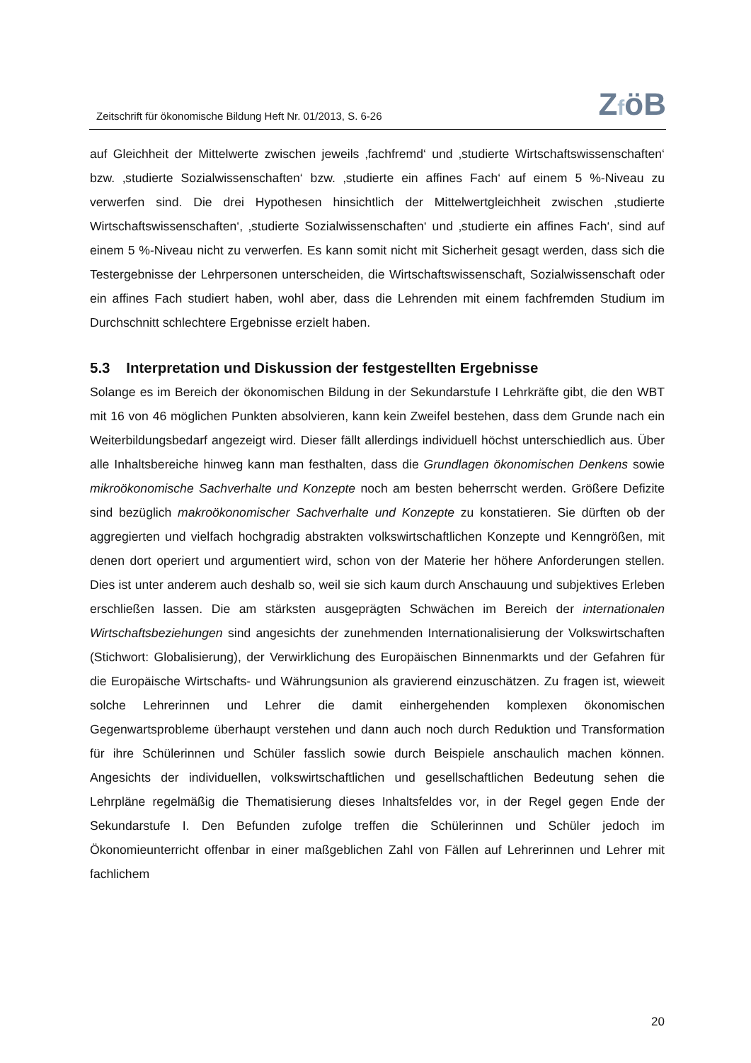Zeitschrift für ökonomische Bildung Heft Nr. 01/2013, S. 6-26 ZföB
auf Gleichheit der Mittelwerte zwischen jeweils ‚fachfremd‘ und ‚studierte Wirtschaftswissenschaften‘ bzw. ‚studierte Sozialwissenschaften‘ bzw. ‚studierte ein affines Fach‘ auf einem 5 %-Niveau zu verwerfen sind. Die drei Hypothesen hinsichtlich der Mittelwertgleichheit zwischen ‚studierte Wirtschaftswissenschaften‘, ‚studierte Sozialwissenschaften‘ und ‚studierte ein affines Fach‘, sind auf einem 5 %-Niveau nicht zu verwerfen. Es kann somit nicht mit Sicherheit gesagt werden, dass sich die Testergebnisse der Lehrpersonen unterscheiden, die Wirtschaftswissenschaft, Sozialwissenschaft oder ein affines Fach studiert haben, wohl aber, dass die Lehrenden mit einem fachfremden Studium im Durchschnitt schlechtere Ergebnisse erzielt haben.
5.3 Interpretation und Diskussion der festgestellten Ergebnisse
Solange es im Bereich der ökonomischen Bildung in der Sekundarstufe I Lehrkräfte gibt, die den WBT mit 16 von 46 möglichen Punkten absolvieren, kann kein Zweifel bestehen, dass dem Grunde nach ein Weiterbildungsbedarf angezeigt wird. Dieser fällt allerdings individuell höchst unterschiedlich aus. Über alle Inhaltsbereiche hinweg kann man festhalten, dass die Grundlagen ökonomischen Denkens sowie mikroökonomische Sachverhalte und Konzepte noch am besten beherrscht werden. Größere Defizite sind bezüglich makroökonomischer Sachverhalte und Konzepte zu konstatieren. Sie dürften ob der aggregierten und vielfach hochgradig abstrakten volkswirtschaftlichen Konzepte und Kenngrößen, mit denen dort operiert und argumentiert wird, schon von der Materie her höhere Anforderungen stellen. Dies ist unter anderem auch deshalb so, weil sie sich kaum durch Anschauung und subjektives Erleben erschließen lassen. Die am stärksten ausgeprägten Schwächen im Bereich der internationalen Wirtschaftsbeziehungen sind angesichts der zunehmenden Internationalisierung der Volkswirtschaften (Stichwort: Globalisierung), der Verwirklichung des Europäischen Binnenmarkts und der Gefahren für die Europäische Wirtschafts- und Währungsunion als gravierend einzuschätzen. Zu fragen ist, wieweit solche Lehrerinnen und Lehrer die damit einhergehenden komplexen ökonomischen Gegenwartsprobleme überhaupt verstehen und dann auch noch durch Reduktion und Transformation für ihre Schülerinnen und Schüler fasslich sowie durch Beispiele anschaulich machen können. Angesichts der individuellen, volkswirtschaftlichen und gesellschaftlichen Bedeutung sehen die Lehrpläne regelmäßig die Thematisierung dieses Inhaltsfeldes vor, in der Regel gegen Ende der Sekundarstufe I. Den Befunden zufolge treffen die Schülerinnen und Schüler jedoch im Ökonomieunterricht offenbar in einer maßgeblichen Zahl von Fällen auf Lehrerinnen und Lehrer mit fachlichem
20